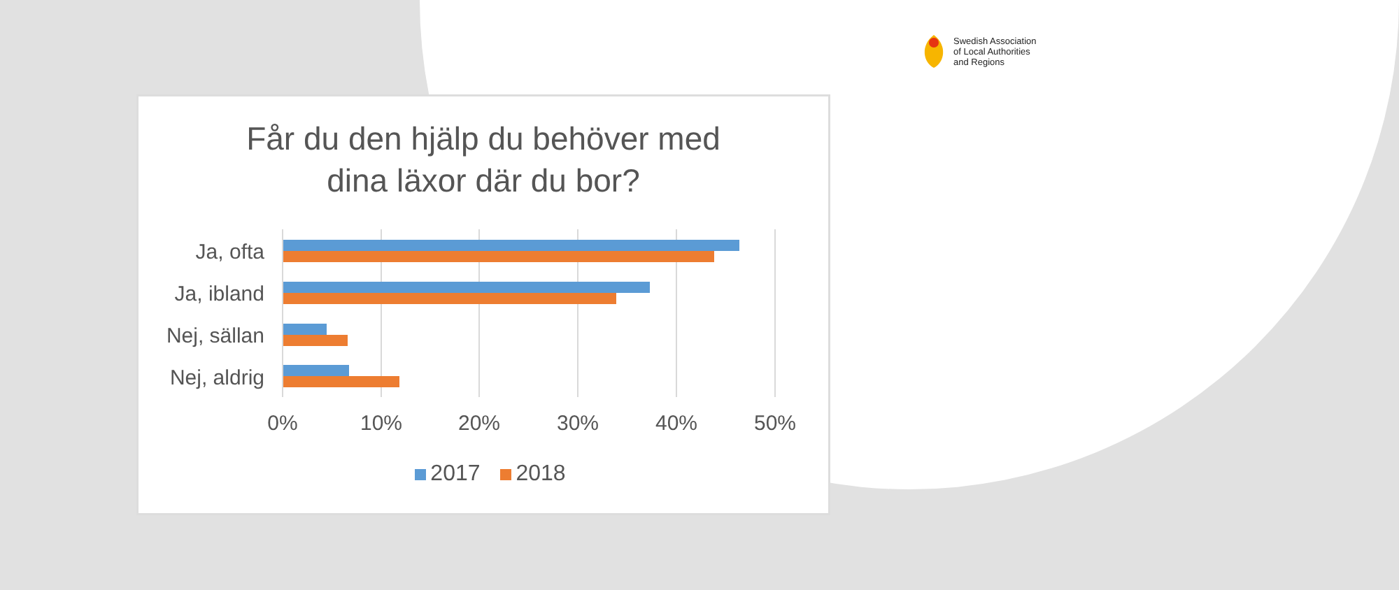Swedish Association
of Local Authorities
and Regions
Får du den hjälp du behöver med
dina läxor där du bor?
Ja, ofta
Ja, ibland
Nej, sällan
Nej, aldrig
0% 10% 20% 30% 40% 50%
2017 2018